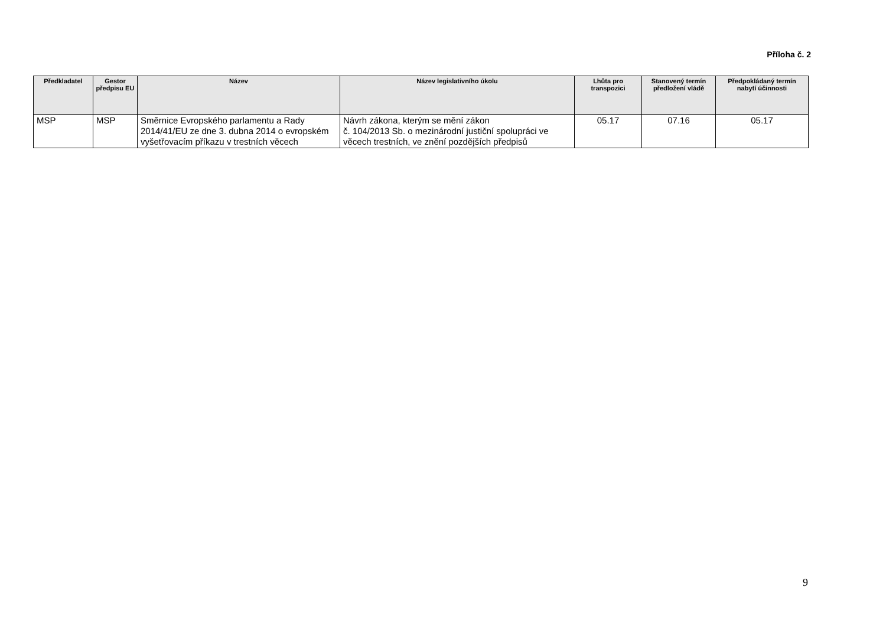Příloha č. 2
| Předkladatel | Gestor předpisu EU | Název | Název legislativního úkolu | Lhůta pro transpozici | Stanovený termín předložení vládě | Předpokládaný termín nabytí účinnosti |
| --- | --- | --- | --- | --- | --- | --- |
| MSP | MSP | Směrnice Evropského parlamentu a Rady 2014/41/EU ze dne 3. dubna 2014 o evropském vyšetřovacím příkazu v trestních věcech | Návrh zákona, kterým se mění zákon č. 104/2013 Sb. o mezinárodní justiční spolupráci ve věcech trestních, ve znění pozdějších předpisů | 05.17 | 07.16 | 05.17 |
9